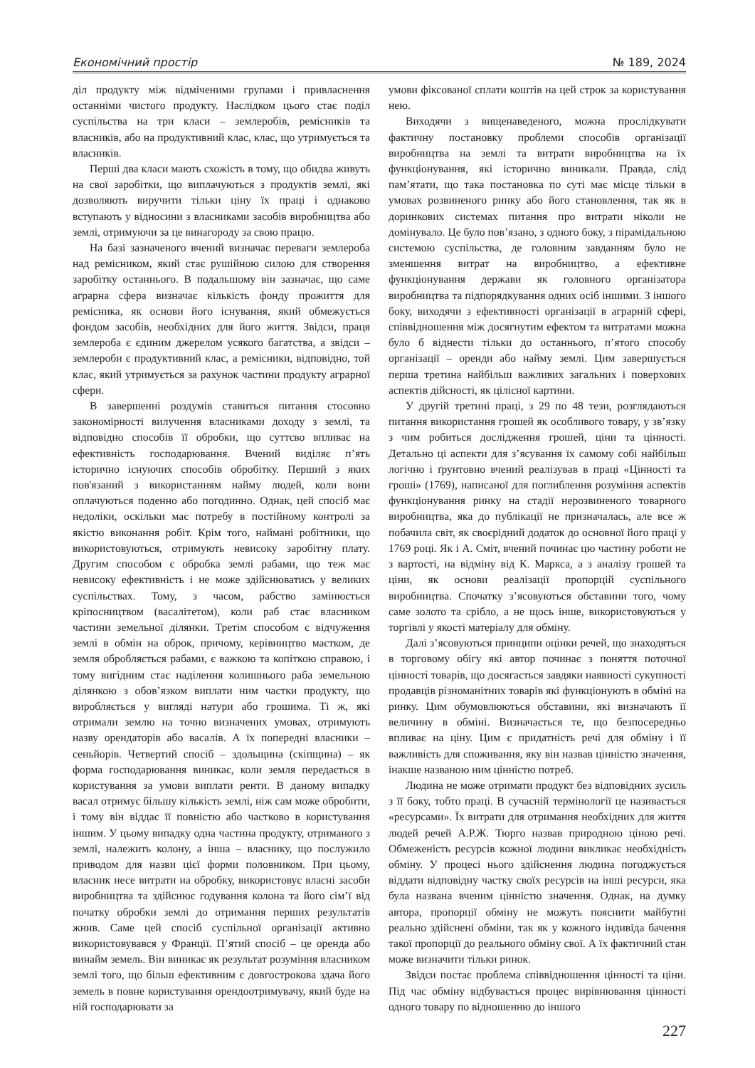Економічний простір № 189, 2024
діл продукту між відміченими групами і привласнення останніми чистого продукту. Наслідком цього стає поділ суспільства на три класи – землеробів, ремісників та власників, або на продуктивний клас, клас, що утримується та власників.
Перші два класи мають схожість в тому, що обидва живуть на свої заробітки, що виплачуються з продуктів землі, які дозволяють виручити тільки ціну їх праці і однаково вступають у відносини з власниками засобів виробництва або землі, отримуючи за це винагороду за свою працю.
На базі зазначеного вчений визначає переваги землероба над ремісником, який стає рушійною силою для створення заробітку останнього. В подальшому він зазначає, що саме аграрна сфера визначає кількість фонду прожиття для ремісника, як основи його існування, який обмежується фондом засобів, необхідних для його життя. Звідси, праця землероба є єдиним джерелом усякого багатства, а звідси – землероби є продуктивний клас, а ремісники, відповідно, той клас, який утримується за рахунок частини продукту аграрної сфери.
В завершенні роздумів ставиться питання стосовно закономірності вилучення власниками доходу з землі, та відповідно способів її обробки, що суттєво впливає на ефективність господарювання. Вчений виділяє п’ять історично існуючих способів обробітку. Перший з яких пов'язаний з використанням найму людей, коли вони оплачуються поденно або погодинно. Однак, цей спосіб має недоліки, оскільки має потребу в постійному контролі за якістю виконання робіт. Крім того, наймані робітники, що використовуються, отримують невисоку заробітну плату. Другим способом є обробка землі рабами, що теж має невисоку ефективність і не може здійснюватись у великих суспільствах. Тому, з часом, рабство замінюється кріпосництвом (васалітетом), коли раб стає власником частини земельної ділянки. Третім способом є відчуження землі в обмін на оброк, причому, керівництво маєтком, де земля обробляється рабами, є важкою та копіткою справою, і тому вигідним стає наділення колишнього раба земельною ділянкою з обов’язком виплати ним частки продукту, що виробляється у вигляді натури або грошима. Ті ж, які отримали землю на точно визначених умовах, отримують назву орендаторів або васалів. А їх попередні власники – сеньйорів. Четвертий спосіб – здольщина (скіпщина) – як форма господарювання виникає, коли земля передається в користування за умови виплати ренти. В даному випадку васал отримує більшу кількість землі, ніж сам може обробити, і тому він віддає її повністю або частково в користування іншим. У цьому випадку одна частина продукту, отриманого з землі, належить колону, а інша – власнику, що послужило приводом для назви цієї форми половником. При цьому, власник несе витрати на обробку, використовує власні засоби виробництва та здійснює годування колона та його сім’ї від початку обробки землі до отримання перших результатів жнив. Саме цей спосіб суспільної організації активно використовувався у Франції. П’ятий спосіб – це оренда або винайм земель. Він виникає як результат розуміння власником землі того, що більш ефективним є довгострокова здача його земель в повне користування орендоотримувачу, який буде на ній господарювати за
умови фіксованої сплати коштів на цей строк за користування нею.
Виходячи з вищенаведеного, можна прослідкувати фактичну постановку проблеми способів організації виробництва на землі та витрати виробництва на їх функціонування, які історично виникали. Правда, слід пам’ятати, що така постановка по суті має місце тільки в умовах розвиненого ринку або його становлення, так як в доринкових системах питання про витрати ніколи не домінувало. Це було пов’язано, з одного боку, з пірамідальною системою суспільства, де головним завданням було не зменшення витрат на виробництво, а ефективне функціонування держави як головного організатора виробництва та підпорядкування одних осіб іншими. З іншого боку, виходячи з ефективності організації в аграрній сфері, співвідношення між досягнутим ефектом та витратами можна було б віднести тільки до останнього, п’ятого способу організації – оренди або найму землі. Цим завершується перша третина найбільш важливих загальних і поверхових аспектів дійсності, як цілісної картини.
У другій третині праці, з 29 по 48 тези, розглядаються питання використання грошей як особливого товару, у зв’язку з чим робиться дослідження грошей, ціни та цінності. Детально ці аспекти для з’ясування їх самому собі найбільш логічно і ґрунтовно вчений реалізував в праці «Цінності та гроші» (1769), написаної для поглиблення розуміння аспектів функціонування ринку на стадії нерозвиненого товарного виробництва, яка до публікації не призначалась, але все ж побачила світ, як своєрідний додаток до основної його праці у 1769 році. Як і А. Сміт, вчений починає цю частину роботи не з вартості, на відміну від К. Маркса, а з аналізу грошей та ціни, як основи реалізації пропорцій суспільного виробництва. Спочатку з’ясовуються обставини того, чому саме золото та срібло, а не щось інше, використовуються у торгівлі у якості матеріалу для обміну.
Далі з’ясовуються принципи оцінки речей, що знаходяться в торговому обігу які автор починає з поняття поточної цінності товарів, що досягається завдяки наявності сукупності продавців різноманітних товарів які функціонують в обміні на ринку. Цим обумовлюються обставини, які визначають її величину в обміні. Визначається те, що безпосередньо впливає на ціну. Цим є придатність речі для обміну і її важливість для споживання, яку він назвав цінністю значення, інакше названою ним цінністю потреб.
Людина не може отримати продукт без відповідних зусиль з її боку, тобто праці. В сучасній термінології це називається «ресурсами». Їх витрати для отримання необхідних для життя людей речей А.Р.Ж. Тюрго назвав природною ціною речі. Обмеженість ресурсів кожної людини викликає необхідність обміну. У процесі нього здійснення людина погоджується віддати відповідну частку своїх ресурсів на інші ресурси, яка була названа вченим цінністю значення. Однак, на думку автора, пропорції обміну не можуть пояснити майбутні реально здійснені обміни, так як у кожного індивіда бачення такої пропорції до реального обміну свої. А їх фактичний стан може визначити тільки ринок.
Звідси постає проблема співвідношення цінності та ціни. Під час обміну відбувається процес вирівнювання цінності одного товару по відношенню до іншого
227